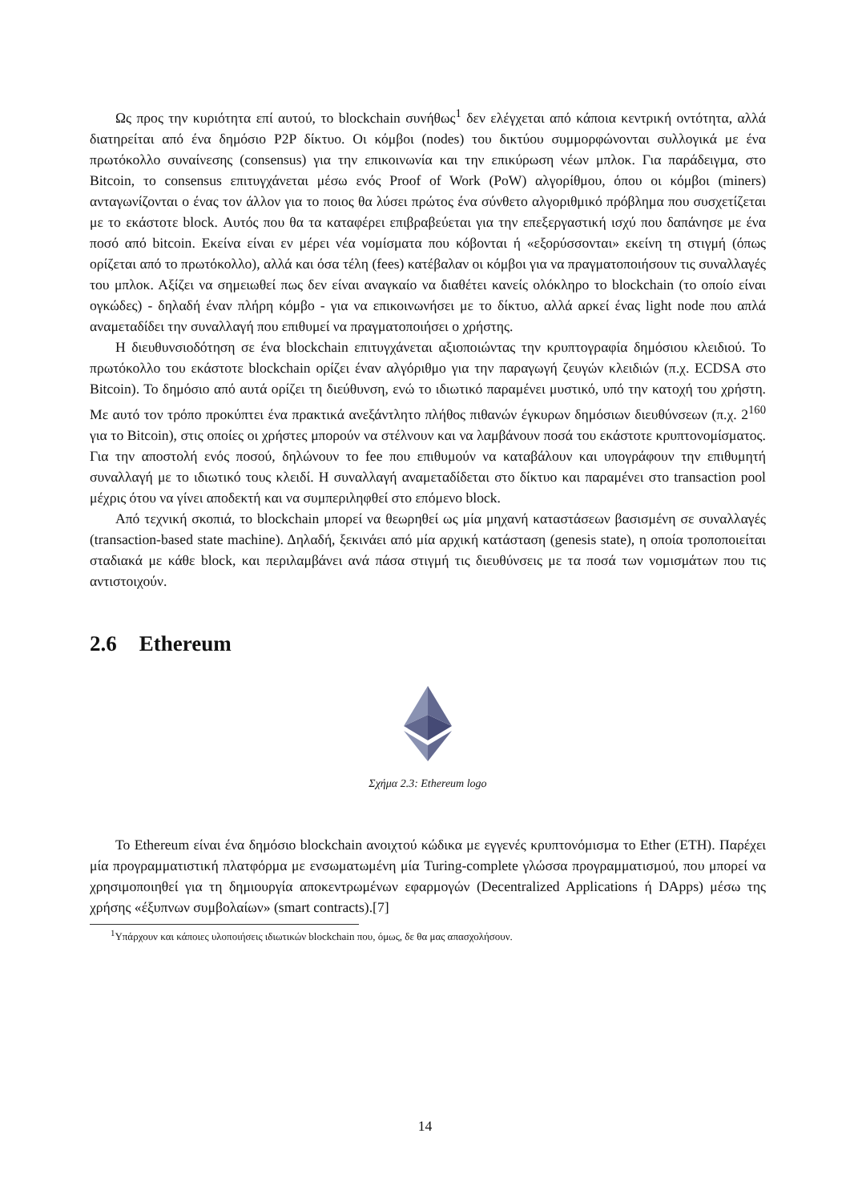Ως προς την κυριότητα επί αυτού, το blockchain συνήθως<sup>1</sup> δεν ελέγχεται από κάποια κεντρική οντότητα, αλλά διατηρείται από ένα δημόσιο P2P δίκτυο. Οι κόμβοι (nodes) του δικτύου συμμορφώνονται συλλογικά με ένα πρωτόκολλο συναίνεσης (consensus) για την επικοινωνία και την επικύρωση νέων μπλοκ. Για παράδειγμα, στο Bitcoin, το consensus επιτυγχάνεται μέσω ενός Proof of Work (PoW) αλγορίθμου, όπου οι κόμβοι (miners) ανταγωνίζονται ο ένας τον άλλον για το ποιος θα λύσει πρώτος ένα σύνθετο αλγοριθμικό πρόβλημα που συσχετίζεται με το εκάστοτε block. Αυτός που θα τα καταφέρει επιβραβεύεται για την επεξεργαστική ισχύ που δαπάνησε με ένα ποσό από bitcoin. Εκείνα είναι εν μέρει νέα νομίσματα που κόβονται ή «εξορύσσονται» εκείνη τη στιγμή (όπως ορίζεται από το πρωτόκολλο), αλλά και όσα τέλη (fees) κατέβαλαν οι κόμβοι για να πραγματοποιήσουν τις συναλλαγές του μπλοκ. Αξίζει να σημειωθεί πως δεν είναι αναγκαίο να διαθέτει κανείς ολόκληρο το blockchain (το οποίο είναι ογκώδες) - δηλαδή έναν πλήρη κόμβο - για να επικοινωνήσει με το δίκτυο, αλλά αρκεί ένας light node που απλά αναμεταδίδει την συναλλαγή που επιθυμεί να πραγματοποιήσει ο χρήστης.
Η διευθυνσιοδότηση σε ένα blockchain επιτυγχάνεται αξιοποιώντας την κρυπτογραφία δημόσιου κλειδιού. Το πρωτόκολλο του εκάστοτε blockchain ορίζει έναν αλγόριθμο για την παραγωγή ζευγών κλειδιών (π.χ. ECDSA στο Bitcoin). Το δημόσιο από αυτά ορίζει τη διεύθυνση, ενώ το ιδιωτικό παραμένει μυστικό, υπό την κατοχή του χρήστη. Με αυτό τον τρόπο προκύπτει ένα πρακτικά ανεξάντλητο πλήθος πιθανών έγκυρων δημόσιων διευθύνσεων (π.χ. 2<sup>160</sup> για το Bitcoin), στις οποίες οι χρήστες μπορούν να στέλνουν και να λαμβάνουν ποσά του εκάστοτε κρυπτονομίσματος. Για την αποστολή ενός ποσού, δηλώνουν το fee που επιθυμούν να καταβάλουν και υπογράφουν την επιθυμητή συναλλαγή με το ιδιωτικό τους κλειδί. Η συναλλαγή αναμεταδίδεται στο δίκτυο και παραμένει στο transaction pool μέχρις ότου να γίνει αποδεκτή και να συμπεριληφθεί στο επόμενο block.
Από τεχνική σκοπιά, το blockchain μπορεί να θεωρηθεί ως μία μηχανή καταστάσεων βασισμένη σε συναλλαγές (transaction-based state machine). Δηλαδή, ξεκινάει από μία αρχική κατάσταση (genesis state), η οποία τροποποιείται σταδιακά με κάθε block, και περιλαμβάνει ανά πάσα στιγμή τις διευθύνσεις με τα ποσά των νομισμάτων που τις αντιστοιχούν.
2.6 Ethereum
Σχήμα 2.3: Ethereum logo
Το Ethereum είναι ένα δημόσιο blockchain ανοιχτού κώδικα με εγγενές κρυπτονόμισμα το Ether (ETH). Παρέχει μία προγραμματιστική πλατφόρμα με ενσωματωμένη μία Turing-complete γλώσσα προγραμματισμού, που μπορεί να χρησιμοποιηθεί για τη δημιουργία αποκεντρωμένων εφαρμογών (Decentralized Applications ή DApps) μέσω της χρήσης «έξυπνων συμβολαίων» (smart contracts).[7]
<sup>1</sup> Υπάρχουν και κάποιες υλοποιήσεις ιδιωτικών blockchain που, όμως, δε θα μας απασχολήσουν.
14